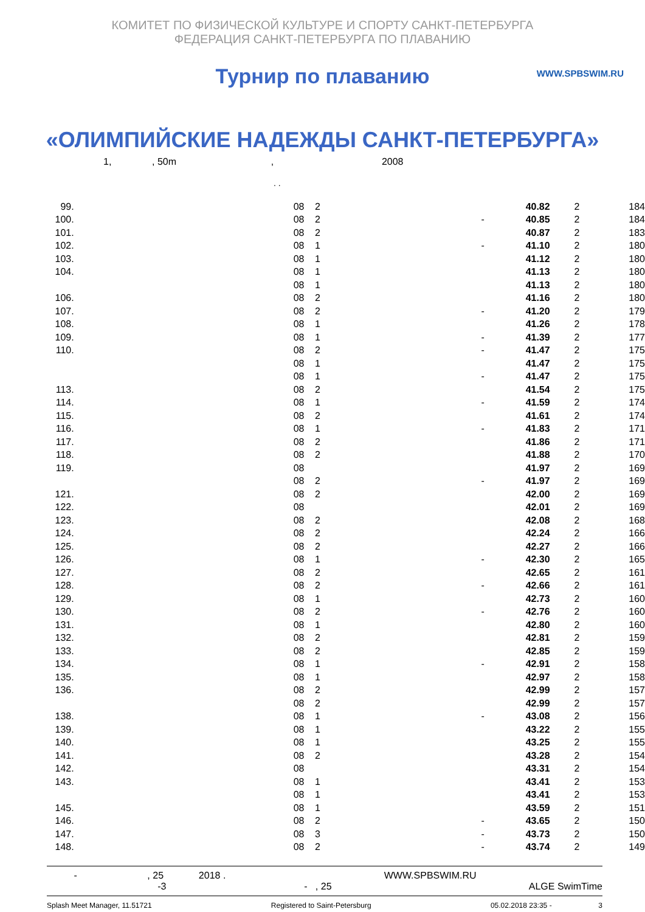КОМИТЕТ ПО ФИЗИЧЕСКОЙ КУЛЬТУРЕ И СПОРТУ САНКТ-ПЕТЕРБУРГА
ФЕДЕРАЦИЯ САНКТ-ПЕТЕРБУРГА ПО ПЛАВАНИЮ
Турнир по плаванию
WWW.SPBSWIM.RU
«ОЛИМПИЙСКИЕ НАДЕЖДЫ САНКТ-ПЕТЕРБУРГА»
1, , 50m , 2008
. .
| 99. | 08 | 2 | | 40.82 | 2 | 184 |
| 100. | 08 | 2 | - | 40.85 | 2 | 184 |
| 101. | 08 | 2 | | 40.87 | 2 | 183 |
| 102. | 08 | 1 | - | 41.10 | 2 | 180 |
| 103. | 08 | 1 | | 41.12 | 2 | 180 |
| 104. | 08 | 1 | | 41.13 | 2 | 180 |
| | 08 | 1 | | 41.13 | 2 | 180 |
| 106. | 08 | 2 | | 41.16 | 2 | 180 |
| 107. | 08 | 2 | - | 41.20 | 2 | 179 |
| 108. | 08 | 1 | | 41.26 | 2 | 178 |
| 109. | 08 | 1 | - | 41.39 | 2 | 177 |
| 110. | 08 | 2 | - | 41.47 | 2 | 175 |
| | 08 | 1 | | 41.47 | 2 | 175 |
| | 08 | 1 | - | 41.47 | 2 | 175 |
| 113. | 08 | 2 | | 41.54 | 2 | 175 |
| 114. | 08 | 1 | - | 41.59 | 2 | 174 |
| 115. | 08 | 2 | | 41.61 | 2 | 174 |
| 116. | 08 | 1 | - | 41.83 | 2 | 171 |
| 117. | 08 | 2 | | 41.86 | 2 | 171 |
| 118. | 08 | 2 | | 41.88 | 2 | 170 |
| 119. | 08 | | | 41.97 | 2 | 169 |
| | 08 | 2 | - | 41.97 | 2 | 169 |
| 121. | 08 | 2 | | 42.00 | 2 | 169 |
| 122. | 08 | | | 42.01 | 2 | 169 |
| 123. | 08 | 2 | | 42.08 | 2 | 168 |
| 124. | 08 | 2 | | 42.24 | 2 | 166 |
| 125. | 08 | 2 | | 42.27 | 2 | 166 |
| 126. | 08 | 1 | - | 42.30 | 2 | 165 |
| 127. | 08 | 2 | | 42.65 | 2 | 161 |
| 128. | 08 | 2 | - | 42.66 | 2 | 161 |
| 129. | 08 | 1 | | 42.73 | 2 | 160 |
| 130. | 08 | 2 | - | 42.76 | 2 | 160 |
| 131. | 08 | 1 | | 42.80 | 2 | 160 |
| 132. | 08 | 2 | | 42.81 | 2 | 159 |
| 133. | 08 | 2 | | 42.85 | 2 | 159 |
| 134. | 08 | 1 | - | 42.91 | 2 | 158 |
| 135. | 08 | 1 | | 42.97 | 2 | 158 |
| 136. | 08 | 2 | | 42.99 | 2 | 157 |
| | 08 | 2 | | 42.99 | 2 | 157 |
| 138. | 08 | 1 | - | 43.08 | 2 | 156 |
| 139. | 08 | 1 | | 43.22 | 2 | 155 |
| 140. | 08 | 1 | | 43.25 | 2 | 155 |
| 141. | 08 | 2 | | 43.28 | 2 | 154 |
| 142. | 08 | | | 43.31 | 2 | 154 |
| 143. | 08 | 1 | | 43.41 | 2 | 153 |
| | 08 | 1 | | 43.41 | 2 | 153 |
| 145. | 08 | 1 | | 43.59 | 2 | 151 |
| 146. | 08 | 2 | - | 43.65 | 2 | 150 |
| 147. | 08 | 3 | - | 43.73 | 2 | 150 |
| 148. | 08 | 2 | - | 43.74 | 2 | 149 |
- , 25 2018 .
-3 - , 25
WWW.SPBSWIM.RU
ALGE SwimTime
Splash Meet Manager, 11.51721 Registered to Saint-Petersburg 05.02.2018 23:35 - 3